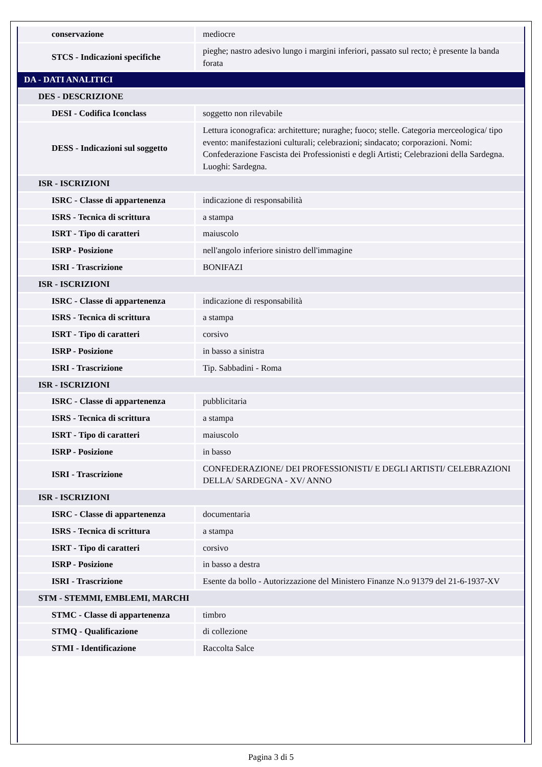| conservazione | mediocre |
| STCS - Indicazioni specifiche | pieghe; nastro adesivo lungo i margini inferiori, passato sul recto; è presente la banda forata |
| DA - DATI ANALITICI | |
| DES - DESCRIZIONE | |
| DESI - Codifica Iconclass | soggetto non rilevabile |
| DESS - Indicazioni sul soggetto | Lettura iconografica: architetture; nuraghe; fuoco; stelle. Categoria merceologica/ tipo evento: manifestazioni culturali; celebrazioni; sindacato; corporazioni. Nomi: Confederazione Fascista dei Professionisti e degli Artisti; Celebrazioni della Sardegna. Luoghi: Sardegna. |
| ISR - ISCRIZIONI | |
| ISRC - Classe di appartenenza | indicazione di responsabilità |
| ISRS - Tecnica di scrittura | a stampa |
| ISRT - Tipo di caratteri | maiuscolo |
| ISRP - Posizione | nell'angolo inferiore sinistro dell'immagine |
| ISRI - Trascrizione | BONIFAZI |
| ISR - ISCRIZIONI | |
| ISRC - Classe di appartenenza | indicazione di responsabilità |
| ISRS - Tecnica di scrittura | a stampa |
| ISRT - Tipo di caratteri | corsivo |
| ISRP - Posizione | in basso a sinistra |
| ISRI - Trascrizione | Tip. Sabbadini - Roma |
| ISR - ISCRIZIONI | |
| ISRC - Classe di appartenenza | pubblicitaria |
| ISRS - Tecnica di scrittura | a stampa |
| ISRT - Tipo di caratteri | maiuscolo |
| ISRP - Posizione | in basso |
| ISRI - Trascrizione | CONFEDERAZIONE/ DEI PROFESSIONISTI/ E DEGLI ARTISTI/ CELEBRAZIONI DELLA/ SARDEGNA - XV/ ANNO |
| ISR - ISCRIZIONI | |
| ISRC - Classe di appartenenza | documentaria |
| ISRS - Tecnica di scrittura | a stampa |
| ISRT - Tipo di caratteri | corsivo |
| ISRP - Posizione | in basso a destra |
| ISRI - Trascrizione | Esente da bollo - Autorizzazione del Ministero Finanze N.o 91379 del 21-6-1937-XV |
| STM - STEMMI, EMBLEMI, MARCHI | |
| STMC - Classe di appartenenza | timbro |
| STMQ - Qualificazione | di collezione |
| STMI - Identificazione | Raccolta Salce |
Pagina 3 di 5